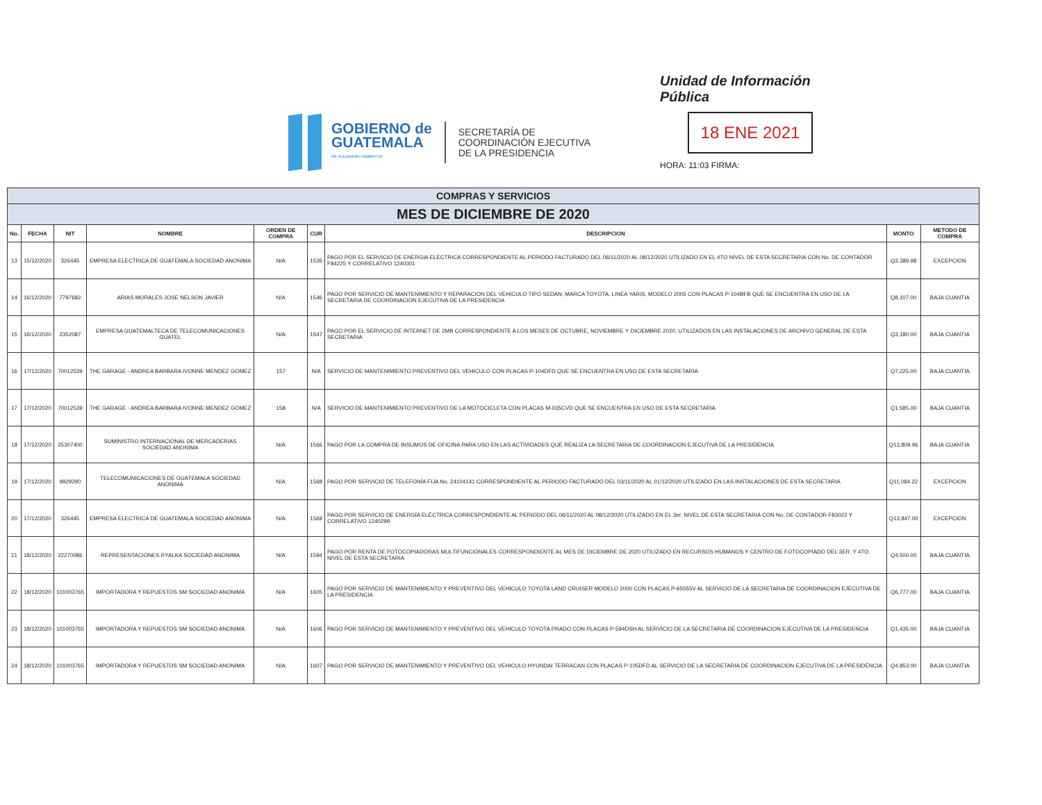GOBIERNO de
GUATEMALA
DR. ALEJANDRO GIAMMATTEI
SECRETARÍA DE
COORDINACIÓN EJECUTIVA
DE LA PRESIDENCIA
Unidad de Información Pública
18 ENE 2021
HORA: 11:03 FIRMA:
| COMPRAS Y SERVICIOS | | | | | | | | |
| --- | --- | --- | --- | --- | --- | --- | --- | --- |
| MES DE DICIEMBRE DE 2020 | | | | | | | | |
| No. | FECHA | NIT | NOMBRE | ORDEN DE COMPRA | CUR | DESCRIPCION | MONTO | METODO DE COMPRA |
| 13 | 15/12/2020 | 326445 | EMPRESA ELECTRICA DE GUATEMALA SOCIEDAD ANONIMA | N/A | 1535 | PAGO POR EL SERVICIO DE ENERGIA ELECTRICA CORRESPONDIENTE AL PERIODO FACTURADO DEL 06/11/2020 AL 08/12/2020 UTILIZADO EN EL 4TO NIVEL DE ESTA SECRETARIA CON No. DE CONTADOR F84225 Y CORRELATIVO 1240301 | Q3,389.98 | EXCEPCION |
| 14 | 16/12/2020 | 7797682 | ARIAS MORALES JOSE NELSON JAVIER | N/A | 1546 | PAGO POR SERVICIO DE MANTENIMIENTO Y REPARACION DEL VEHICULO TIPO SEDAN, MARCA TOYOTA, LINEA YARIS, MODELO 2005 CON PLACAS P-104BFB QUE SE ENCUENTRA EN USO DE LA SECRETARIA DE COORDINACION EJECUTIVA DE LA PRESIDENCIA | Q8,107.00 | BAJA CUANTIA |
| 15 | 16/12/2020 | 2352087 | EMPRESA GUATEMALTECA DE TELECOMUNICACIONES GUATEL | N/A | 1547 | PAGO POR EL SERVICIO DE INTERNET DE 2MB CORRESPONDIENTE A LOS MESES DE OCTUBRE, NOVIEMBRE Y DICIEMBRE 2020, UTILIZADOS EN LAS INSTALACIONES DE ARCHIVO GENERAL DE ESTA SECRETARIA | Q3,180.00 | BAJA CUANTIA |
| 16 | 17/12/2020 | 70012539 | THE GARAGE - ANDREA BARBARA IVONNE MENDEZ GOMEZ | 157 | N/A | SERVICIO DE MANTENIMIENTO PREVENTIVO DEL VEHICULO CON PLACAS P-104DFD QUE SE ENCUENTRA EN USO DE ESTA SECRETARIA | Q7,225.00 | BAJA CUANTIA |
| 17 | 17/12/2020 | 70012539 | THE GARAGE - ANDREA BARBARA IVONNE MENDEZ GOMEZ | 158 | N/A | SERVICIO DE MANTENIMIENTO PREVENTIVO DE LA MOTOCICLETA CON PLACAS M-035CVD QUE SE ENCUENTRA EN USO DE ESTA SECRETARIA | Q1,585.00 | BAJA CUANTIA |
| 18 | 17/12/2020 | 25307400 | SUMINISTRO INTERNACIONAL DE MERCADERIAS SOCIEDAD ANONIMA | N/A | 1566 | PAGO POR LA COMPRA DE INSUMOS DE OFICINA PARA USO EN LAS ACTIVIDADES QUE REALIZA LA SECRETARIA DE COORDINACION EJECUTIVA DE LA PRESIDENCIA | Q13,809.96 | BAJA CUANTIA |
| 19 | 17/12/2020 | 9929290 | TELECOMUNICACIONES DE GUATEMALA SOCIEDAD ANONIMA | N/A | 1568 | PAGO POR SERVICIO DE TELEFONÍA FIJA No. 24104141 CORRESPONDIENTE AL PERIODO FACTURADO DEL 03/11/2020 AL 01/12/2020 UTILIZADO EN LAS INSTALACIONES DE ESTA SECRETARIA | Q11,084.22 | EXCEPCION |
| 20 | 17/12/2020 | 326445 | EMPRESA ELECTRICA DE GUATEMALA SOCIEDAD ANONIMA | N/A | 1569 | PAGO POR SERVICIO DE ENERGÍA ELÉCTRICA CORRESPONDIENTE AL PERIODO DEL 06/11/2020 AL 08/12/2020 UTILIZADO EN EL 3er. NIVEL DE ESTA SECRETARIA CON No. DE CONTADOR F83022 Y CORRELATIVO 1240299 | Q13,847.00 | EXCEPCION |
| 21 | 18/12/2020 | 22270086 | REPRESENTACIONES RYALKA SOCIEDAD ANONIMA | N/A | 1594 | PAGO POR RENTA DE FOTOCOPIADORAS MULTIFUNCIONALES CORRESPONDIENTE AL MES DE DICIEMBRE DE 2020 UTILIZADO EN RECURSOS HUMANOS Y CENTRO DE FOTOCOPIADO DEL 3ER. Y 4TO. NIVEL DE ESTA SECRETARIA | Q4,500.00 | BAJA CUANTIA |
| 22 | 18/12/2020 | 101003765 | IMPORTADORA Y REPUESTOS SM SOCIEDAD ANONIMA | N/A | 1605 | PAGO POR SERVICIO DE MANTENIMIENTO Y PREVENTIVO DEL VEHICULO TOYOTA LAND CRUISER MODELO 2000 CON PLACAS P-65555V AL SERVICIO DE LA SECRETARIA DE COORDINACION EJECUTIVA DE LA PRESIDENCIA | Q6,777.00 | BAJA CUANTIA |
| 23 | 18/12/2020 | 101003765 | IMPORTADORA Y REPUESTOS SM SOCIEDAD ANONIMA | N/A | 1606 | PAGO POR SERVICIO DE MANTENIMIENTO Y PREVENTIVO DEL VEHICULO TOYOTA PRADO CON PLACAS P-594DSH AL SERVICIO DE LA SECRETARIA DE COORDINACION EJECUTIVA DE LA PRESIDENCIA | Q1,435.00 | BAJA CUANTIA |
| 24 | 18/12/2020 | 101003765 | IMPORTADORA Y REPUESTOS SM SOCIEDAD ANONIMA | N/A | 1607 | PAGO POR SERVICIO DE MANTENIMIENTO Y PREVENTIVO DEL VEHICULO HYUNDAI TERRACAN CON PLACAS P-105DFD AL SERVICIO DE LA SECRETARIA DE COORDINACION EJECUTIVA DE LA PRESIDENCIA | Q4,853.00 | BAJA CUANTIA |